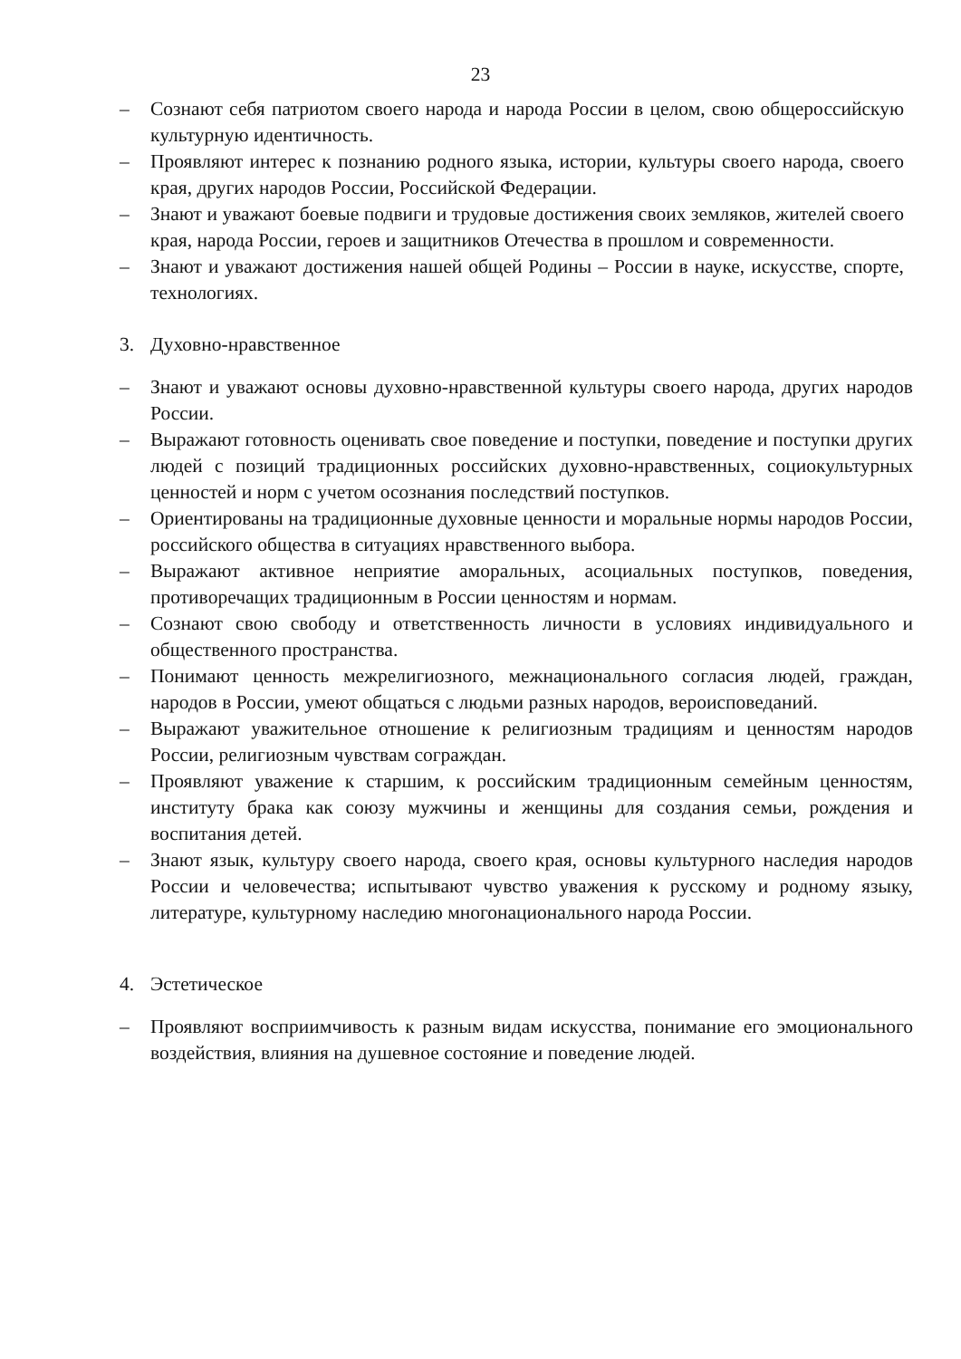23
– Сознают себя патриотом своего народа и народа России в целом, свою общероссийскую культурную идентичность.
– Проявляют интерес к познанию родного языка, истории, культуры своего народа, своего края, других народов России, Российской Федерации.
– Знают и уважают боевые подвиги и трудовые достижения своих земляков, жителей своего края, народа России, героев и защитников Отечества в прошлом и современности.
– Знают и уважают достижения нашей общей Родины – России в науке, искусстве, спорте, технологиях.
3. Духовно-нравственное
– Знают и уважают основы духовно-нравственной культуры своего народа, других народов России.
– Выражают готовность оценивать свое поведение и поступки, поведение и поступки других людей с позиций традиционных российских духовно-нравственных, социокультурных ценностей и норм с учетом осознания последствий поступков.
– Ориентированы на традиционные духовные ценности и моральные нормы народов России, российского общества в ситуациях нравственного выбора.
– Выражают активное неприятие аморальных, асоциальных поступков, поведения, противоречащих традиционным в России ценностям и нормам.
– Сознают свою свободу и ответственность личности в условиях индивидуального и общественного пространства.
– Понимают ценность межрелигиозного, межнационального согласия людей, граждан, народов в России, умеют общаться с людьми разных народов, вероисповеданий.
– Выражают уважительное отношение к религиозным традициям и ценностям народов России, религиозным чувствам сограждан.
– Проявляют уважение к старшим, к российским традиционным семейным ценностям, институту брака как союзу мужчины и женщины для создания семьи, рождения и воспитания детей.
– Знают язык, культуру своего народа, своего края, основы культурного наследия народов России и человечества; испытывают чувство уважения к русскому и родному языку, литературе, культурному наследию многонационального народа России.
4. Эстетическое
– Проявляют восприимчивость к разным видам искусства, понимание его эмоционального воздействия, влияния на душевное состояние и поведение людей.